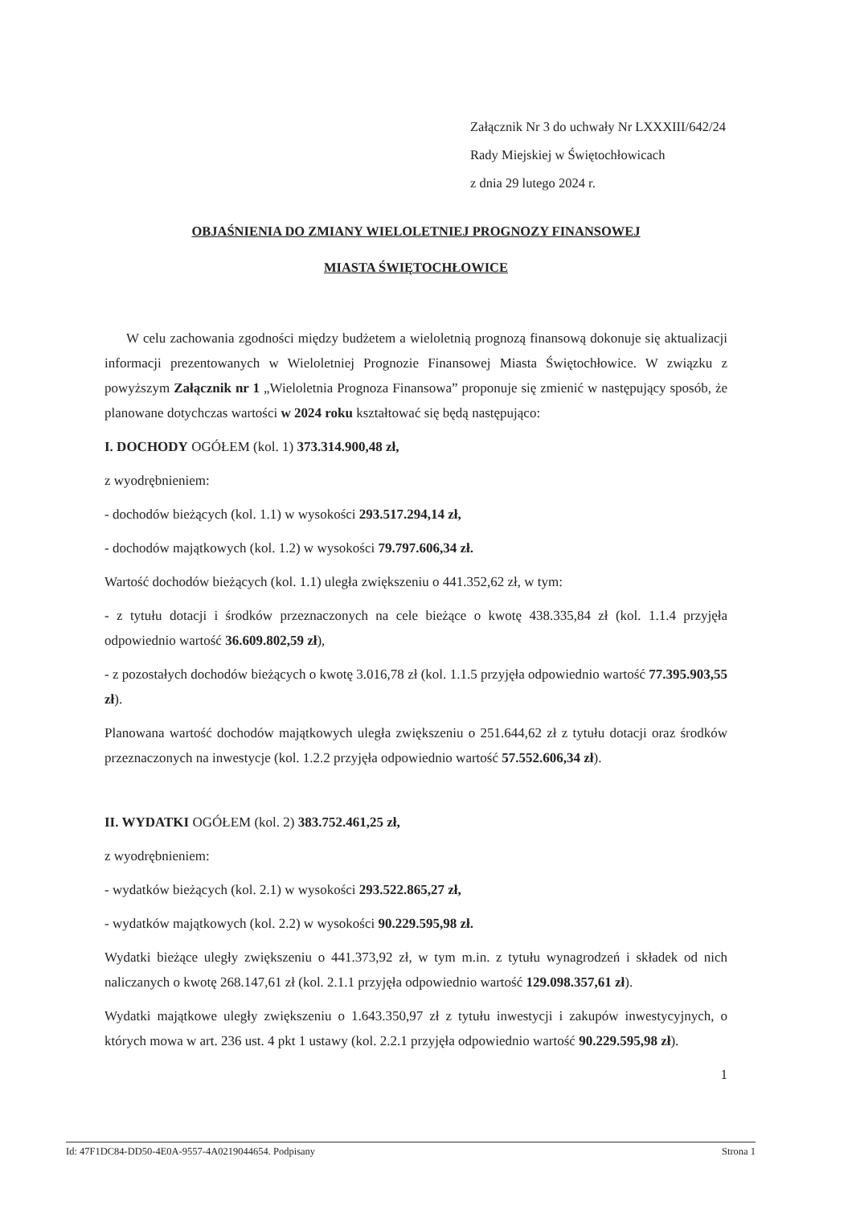Załącznik Nr 3 do uchwały Nr LXXXIII/642/24
Rady Miejskiej w Świętochłowicach
z dnia 29 lutego 2024 r.
OBJAŚNIENIA DO ZMIANY WIELOLETNIEJ PROGNOZY FINANSOWEJ
MIASTA ŚWIĘTOCHŁOWICE
W celu zachowania zgodności między budżetem a wieloletnią prognozą finansową dokonuje się aktualizacji informacji prezentowanych w Wieloletniej Prognozie Finansowej Miasta Świętochłowice. W związku z powyższym Załącznik nr 1 „Wieloletnia Prognoza Finansowa” proponuje się zmienić w następujący sposób, że planowane dotychczas wartości w 2024 roku kształtować się będą następująco:
I. DOCHODY OGÓŁEM (kol. 1) 373.314.900,48 zł,
z wyodrębnieniem:
- dochodów bieżących (kol. 1.1) w wysokości 293.517.294,14 zł,
- dochodów majątkowych (kol. 1.2) w wysokości 79.797.606,34 zł.
Wartość dochodów bieżących (kol. 1.1) uległa zwiększeniu o 441.352,62 zł, w tym:
- z tytułu dotacji i środków przeznaczonych na cele bieżące o kwotę 438.335,84 zł (kol. 1.1.4 przyjęła odpowiednio wartość 36.609.802,59 zł),
- z pozostałych dochodów bieżących o kwotę 3.016,78 zł (kol. 1.1.5 przyjęła odpowiednio wartość 77.395.903,55 zł).
Planowana wartość dochodów majątkowych uległa zwiększeniu o 251.644,62 zł z tytułu dotacji oraz środków przeznaczonych na inwestycje (kol. 1.2.2 przyjęła odpowiednio wartość 57.552.606,34 zł).
II. WYDATKI OGÓŁEM (kol. 2) 383.752.461,25 zł,
z wyodrębnieniem:
- wydatków bieżących (kol. 2.1) w wysokości 293.522.865,27 zł,
- wydatków majątkowych (kol. 2.2) w wysokości 90.229.595,98 zł.
Wydatki bieżące uległy zwiększeniu o 441.373,92 zł, w tym m.in. z tytułu wynagrodzeń i składek od nich naliczanych o kwotę 268.147,61 zł (kol. 2.1.1 przyjęła odpowiednio wartość 129.098.357,61 zł).
Wydatki majątkowe uległy zwiększeniu o 1.643.350,97 zł z tytułu inwestycji i zakupów inwestycyjnych, o których mowa w art. 236 ust. 4 pkt 1 ustawy (kol. 2.2.1 przyjęła odpowiednio wartość 90.229.595,98 zł).
1
Id: 47F1DC84-DD50-4E0A-9557-4A0219044654. Podpisany Strona 1